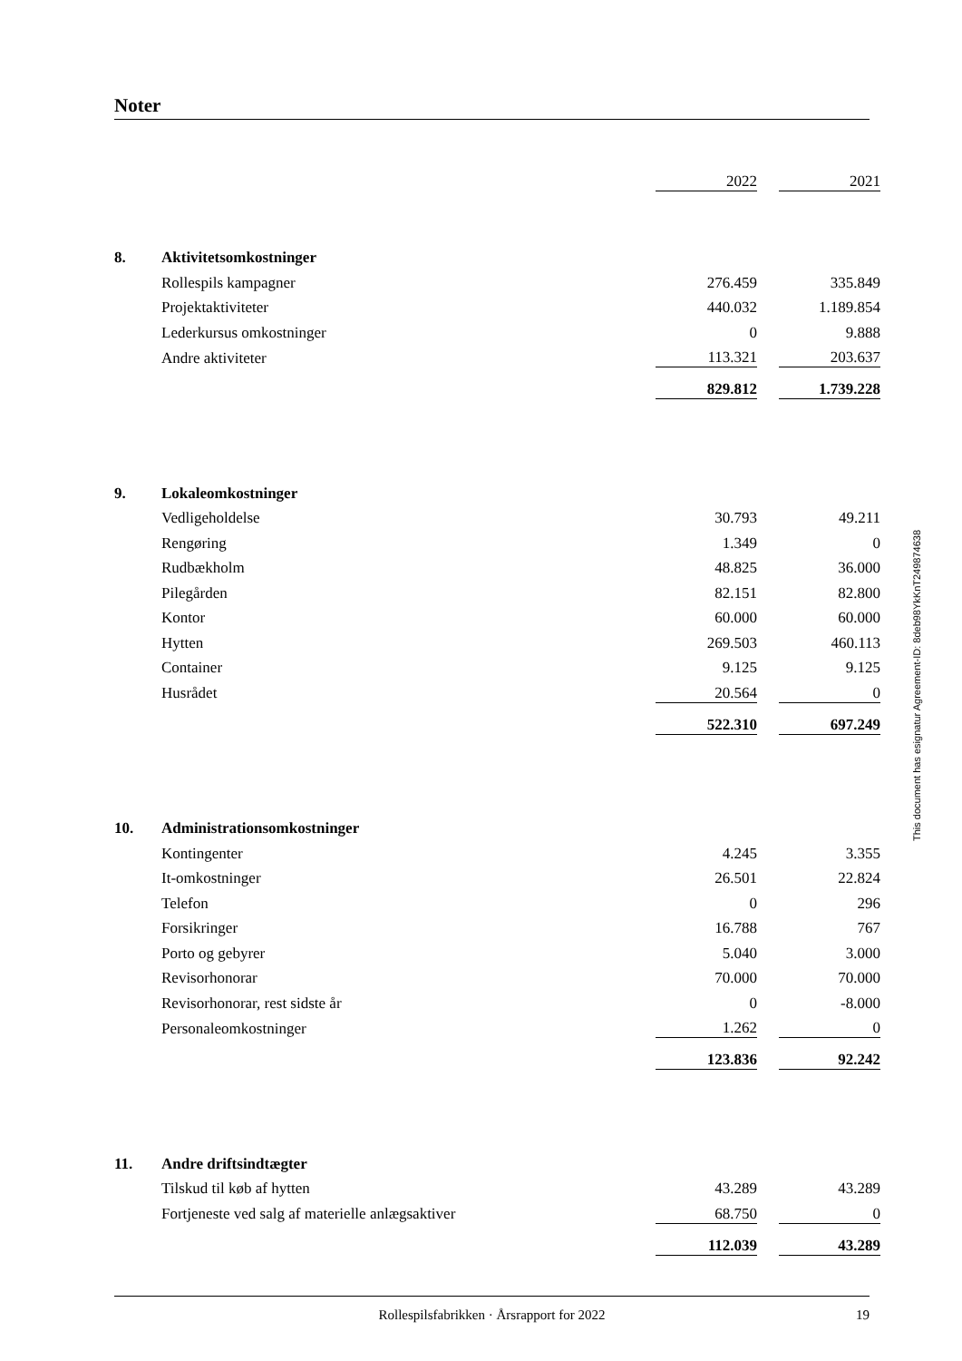Noter
| | | 2022 | | 2021 |
| 8. | Aktivitetsomkostninger | | | |
| | Rollespils kampagner | 276.459 | | 335.849 |
| | Projektaktiviteter | 440.032 | | 1.189.854 |
| | Lederkursus omkostninger | 0 | | 9.888 |
| | Andre aktiviteter | 113.321 | | 203.637 |
| | | 829.812 | | 1.739.228 |
| 9. | Lokaleomkostninger | | | |
| | Vedligeholdelse | 30.793 | | 49.211 |
| | Rengøring | 1.349 | | 0 |
| | Rudbækholm | 48.825 | | 36.000 |
| | Pilegården | 82.151 | | 82.800 |
| | Kontor | 60.000 | | 60.000 |
| | Hytten | 269.503 | | 460.113 |
| | Container | 9.125 | | 9.125 |
| | Husrådet | 20.564 | | 0 |
| | | 522.310 | | 697.249 |
| 10. | Administrationsomkostninger | | | |
| | Kontingenter | 4.245 | | 3.355 |
| | It-omkostninger | 26.501 | | 22.824 |
| | Telefon | 0 | | 296 |
| | Forsikringer | 16.788 | | 767 |
| | Porto og gebyrer | 5.040 | | 3.000 |
| | Revisorhonorar | 70.000 | | 70.000 |
| | Revisorhonorar, rest sidste år | 0 | | -8.000 |
| | Personaleomkostninger | 1.262 | | 0 |
| | | 123.836 | | 92.242 |
| 11. | Andre driftsindtægter | | | |
| | Tilskud til køb af hytten | 43.289 | | 43.289 |
| | Fortjeneste ved salg af materielle anlægsaktiver | 68.750 | | 0 |
| | | 112.039 | | 43.289 |
This document has esignatur Agreement-ID: 8deb98YkKnT249874638
Rollespilsfabrikken · Årsrapport for 2022 19